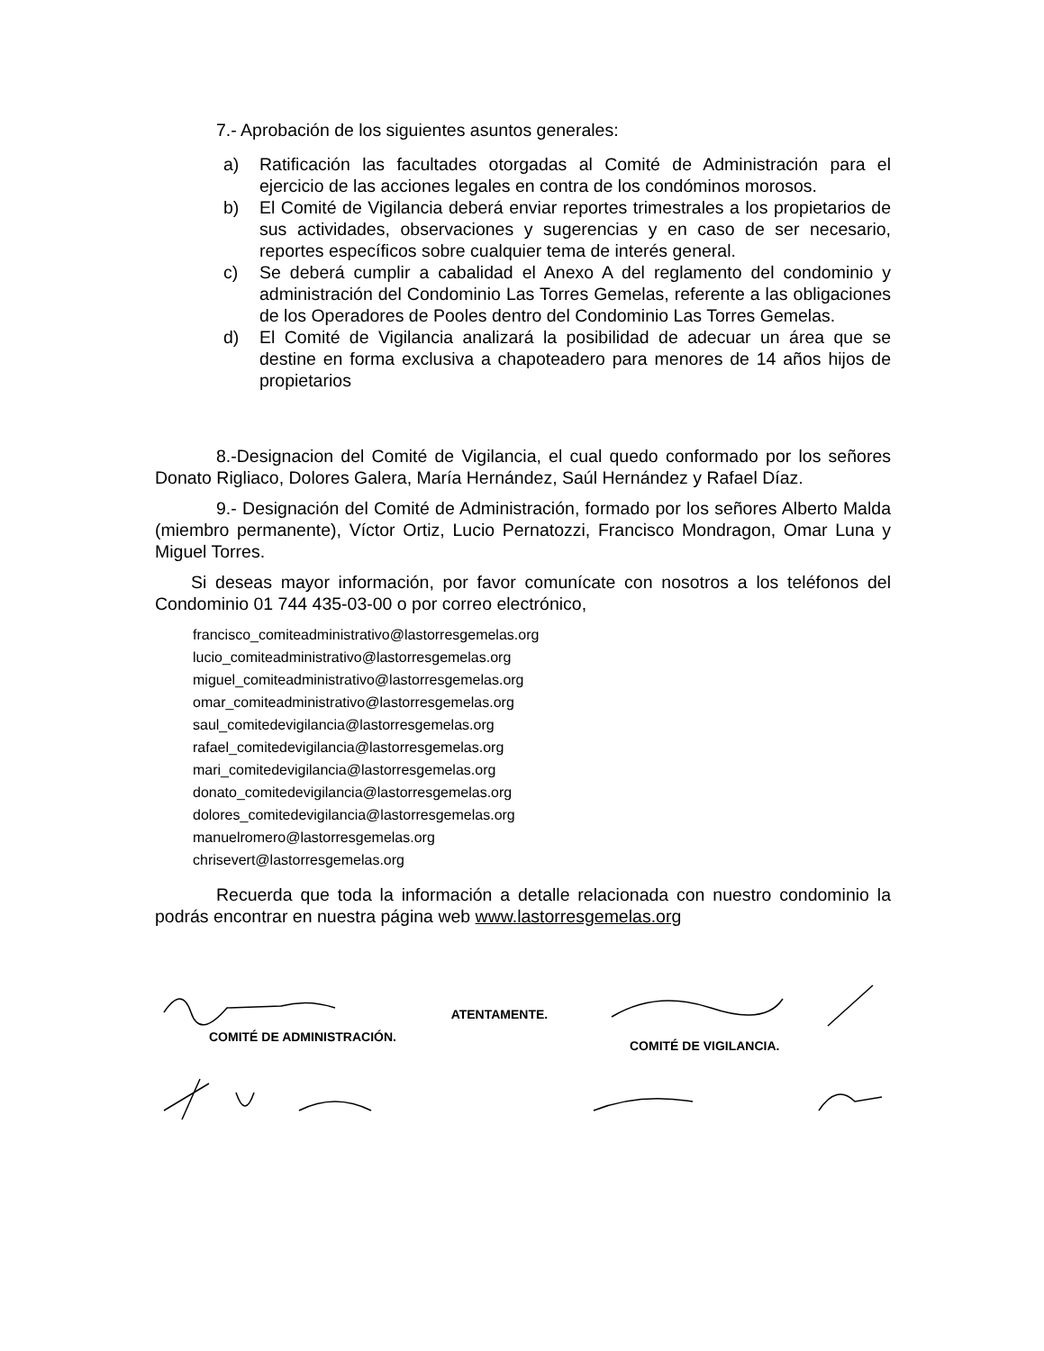7.- Aprobación de los siguientes asuntos generales:
a) Ratificación las facultades otorgadas al Comité de Administración para el ejercicio de las acciones legales en contra de los condóminos morosos.
b) El Comité de Vigilancia deberá enviar reportes trimestrales a los propietarios de sus actividades, observaciones y sugerencias y en caso de ser necesario, reportes específicos sobre cualquier tema de interés general.
c) Se deberá cumplir a cabalidad el Anexo A del reglamento del condominio y administración del Condominio Las Torres Gemelas, referente a las obligaciones de los Operadores de Pooles dentro del Condominio Las Torres Gemelas.
d) El Comité de Vigilancia analizará la posibilidad de adecuar un área que se destine en forma exclusiva a chapoteadero para menores de 14 años hijos de propietarios
8.-Designacion del Comité de Vigilancia, el cual quedo conformado por los señores Donato Rigliaco, Dolores Galera, María Hernández, Saúl Hernández y Rafael Díaz.
9.- Designación del Comité de Administración, formado por los señores Alberto Malda (miembro permanente), Víctor Ortiz, Lucio Pernatozzi, Francisco Mondragon, Omar Luna y Miguel Torres.
Si deseas mayor información, por favor comunícate con nosotros a los teléfonos del Condominio 01 744 435-03-00 o por correo electrónico,
francisco_comiteadministrativo@lastorresgemelas.org
lucio_comiteadministrativo@lastorresgemelas.org
miguel_comiteadministrativo@lastorresgemelas.org
omar_comiteadministrativo@lastorresgemelas.org
saul_comitedevigilancia@lastorresgemelas.org
rafael_comitedevigilancia@lastorresgemelas.org
mari_comitedevigilancia@lastorresgemelas.org
donato_comitedevigilancia@lastorresgemelas.org
dolores_comitedevigilancia@lastorresgemelas.org
manuelromero@lastorresgemelas.org
chrisevert@lastorresgemelas.org
Recuerda que toda la información a detalle relacionada con nuestro condominio la podrás encontrar en nuestra página web www.lastorresgemelas.org
COMITÉ DE ADMINISTRACIÓN.
ATENTAMENTE.
COMITÉ DE VIGILANCIA.